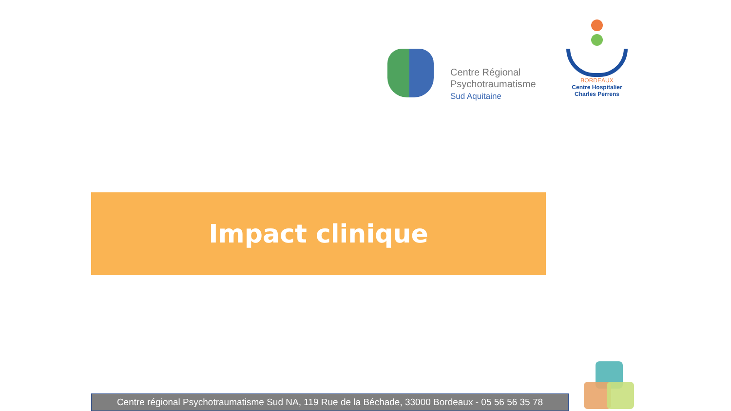Centre Régional
Psychotraumatisme
Sud Aquitaine
BORDEAUX
Centre Hospitalier
Charles Perrens
Impact clinique
Centre régional Psychotraumatisme Sud NA, 119 Rue de la Béchade, 33000 Bordeaux - 05 56 56 35 78